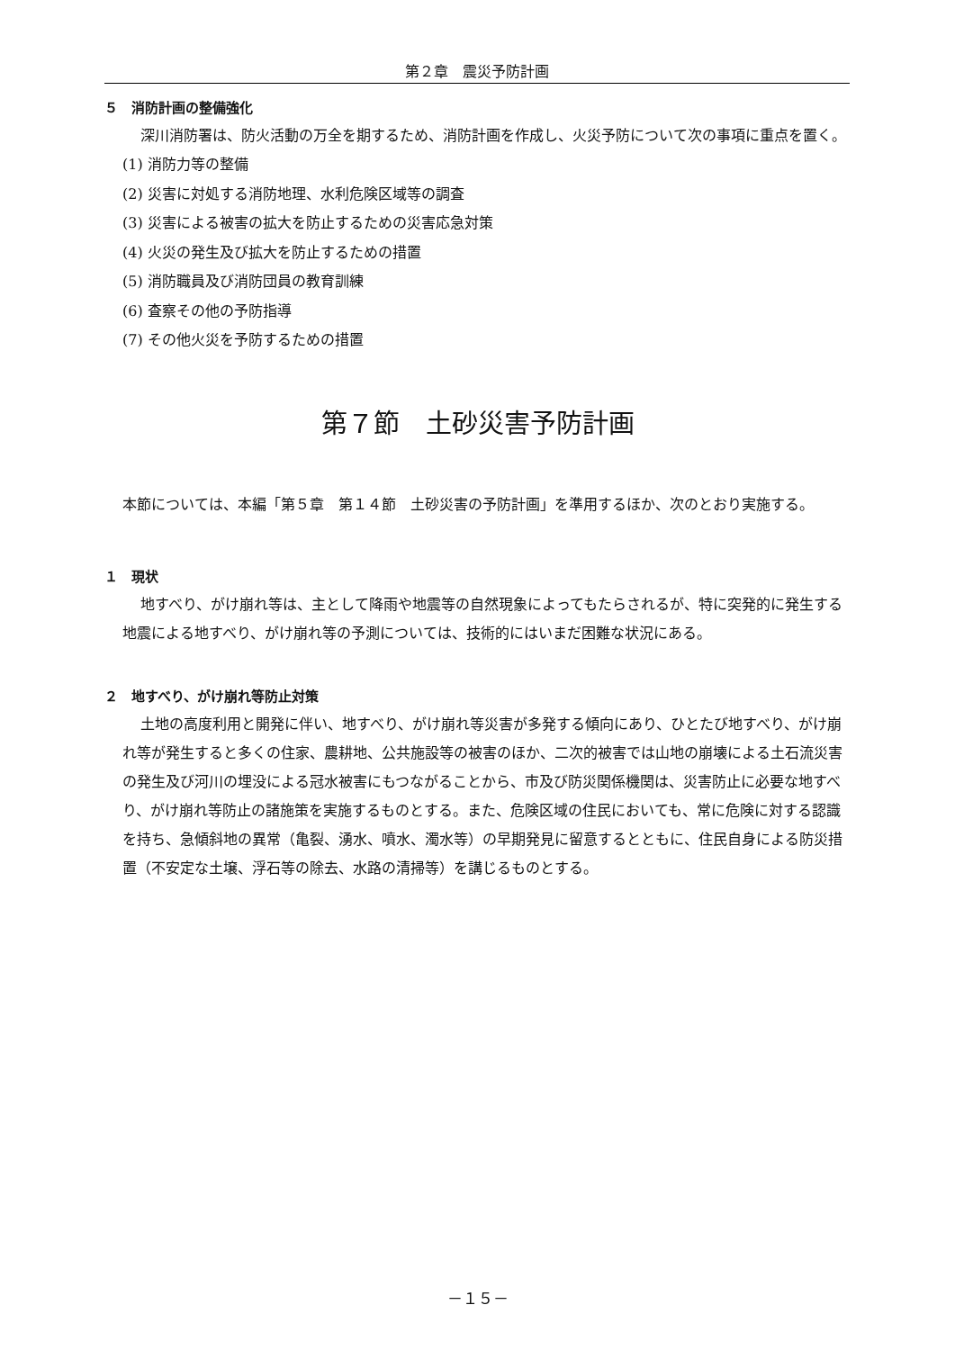第２章　震災予防計画
５　消防計画の整備強化
深川消防署は、防火活動の万全を期するため、消防計画を作成し、火災予防について次の事項に重点を置く。
(1) 消防力等の整備
(2) 災害に対処する消防地理、水利危険区域等の調査
(3) 災害による被害の拡大を防止するための災害応急対策
(4) 火災の発生及び拡大を防止するための措置
(5) 消防職員及び消防団員の教育訓練
(6) 査察その他の予防指導
(7) その他火災を予防するための措置
第７節　土砂災害予防計画
本節については、本編「第５章　第１４節　土砂災害の予防計画」を準用するほか、次のとおり実施する。
１　現状
地すべり、がけ崩れ等は、主として降雨や地震等の自然現象によってもたらされるが、特に突発的に発生する地震による地すべり、がけ崩れ等の予測については、技術的にはいまだ困難な状況にある。
２　地すべり、がけ崩れ等防止対策
土地の高度利用と開発に伴い、地すべり、がけ崩れ等災害が多発する傾向にあり、ひとたび地すべり、がけ崩れ等が発生すると多くの住家、農耕地、公共施設等の被害のほか、二次的被害では山地の崩壊による土石流災害の発生及び河川の埋没による冠水被害にもつながることから、市及び防災関係機関は、災害防止に必要な地すべり、がけ崩れ等防止の諸施策を実施するものとする。また、危険区域の住民においても、常に危険に対する認識を持ち、急傾斜地の異常（亀裂、湧水、噴水、濁水等）の早期発見に留意するとともに、住民自身による防災措置（不安定な土壌、浮石等の除去、水路の清掃等）を講じるものとする。
－１５－